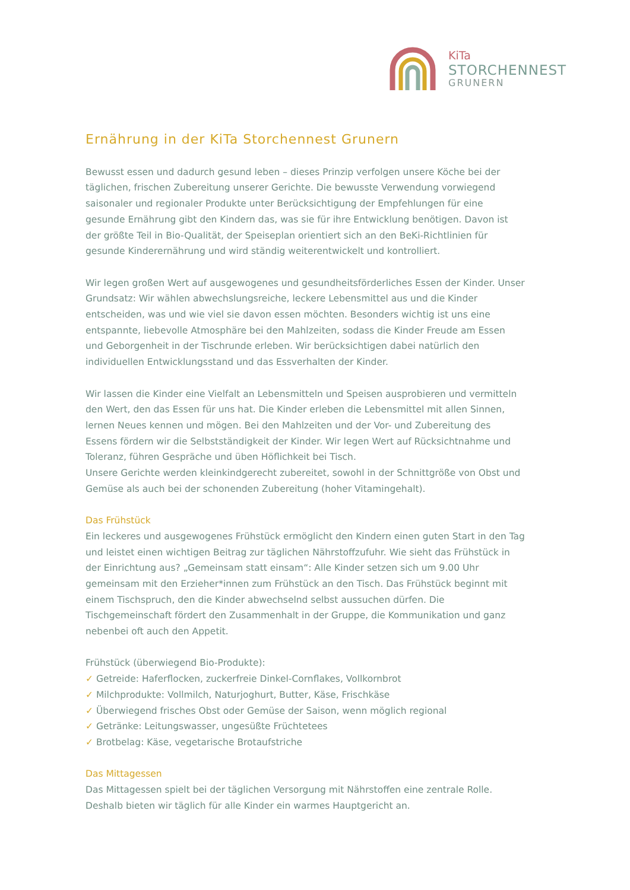KiTa
STORCHENNEST
GRUNERN
Ernährung in der KiTa Storchennest Grunern
Bewusst essen und dadurch gesund leben – dieses Prinzip verfolgen unsere Köche bei der täglichen, frischen Zubereitung unserer Gerichte. Die bewusste Verwendung vorwiegend saisonaler und regionaler Produkte unter Berücksichtigung der Empfehlungen für eine gesunde Ernährung gibt den Kindern das, was sie für ihre Entwicklung benötigen. Davon ist der größte Teil in Bio-Qualität, der Speiseplan orientiert sich an den BeKi-Richtlinien für gesunde Kinderernährung und wird ständig weiterentwickelt und kontrolliert.
Wir legen großen Wert auf ausgewogenes und gesundheitsförderliches Essen der Kinder. Unser Grundsatz: Wir wählen abwechslungsreiche, leckere Lebensmittel aus und die Kinder entscheiden, was und wie viel sie davon essen möchten. Besonders wichtig ist uns eine entspannte, liebevolle Atmosphäre bei den Mahlzeiten, sodass die Kinder Freude am Essen und Geborgenheit in der Tischrunde erleben. Wir berücksichtigen dabei natürlich den individuellen Entwicklungsstand und das Essverhalten der Kinder.
Wir lassen die Kinder eine Vielfalt an Lebensmitteln und Speisen ausprobieren und vermitteln den Wert, den das Essen für uns hat. Die Kinder erleben die Lebensmittel mit allen Sinnen, lernen Neues kennen und mögen. Bei den Mahlzeiten und der Vor- und Zubereitung des Essens fördern wir die Selbstständigkeit der Kinder. Wir legen Wert auf Rücksichtnahme und Toleranz, führen Gespräche und üben Höflichkeit bei Tisch.
Unsere Gerichte werden kleinkindgerecht zubereitet, sowohl in der Schnittgröße von Obst und Gemüse als auch bei der schonenden Zubereitung (hoher Vitamingehalt).
Das Frühstück
Ein leckeres und ausgewogenes Frühstück ermöglicht den Kindern einen guten Start in den Tag und leistet einen wichtigen Beitrag zur täglichen Nährstoffzufuhr. Wie sieht das Frühstück in der Einrichtung aus? „Gemeinsam statt einsam“: Alle Kinder setzen sich um 9.00 Uhr gemeinsam mit den Erzieher*innen zum Frühstück an den Tisch. Das Frühstück beginnt mit einem Tischspruch, den die Kinder abwechselnd selbst aussuchen dürfen. Die Tischgemeinschaft fördert den Zusammenhalt in der Gruppe, die Kommunikation und ganz nebenbei oft auch den Appetit.
Frühstück (überwiegend Bio-Produkte):
✓ Getreide: Haferflocken, zuckerfreie Dinkel-Cornflakes, Vollkornbrot
✓ Milchprodukte: Vollmilch, Naturjoghurt, Butter, Käse, Frischkäse
✓ Überwiegend frisches Obst oder Gemüse der Saison, wenn möglich regional
✓ Getränke: Leitungswasser, ungesüßte Früchtetees
✓ Brotbelag: Käse, vegetarische Brotaufstriche
Das Mittagessen
Das Mittagessen spielt bei der täglichen Versorgung mit Nährstoffen eine zentrale Rolle. Deshalb bieten wir täglich für alle Kinder ein warmes Hauptgericht an.